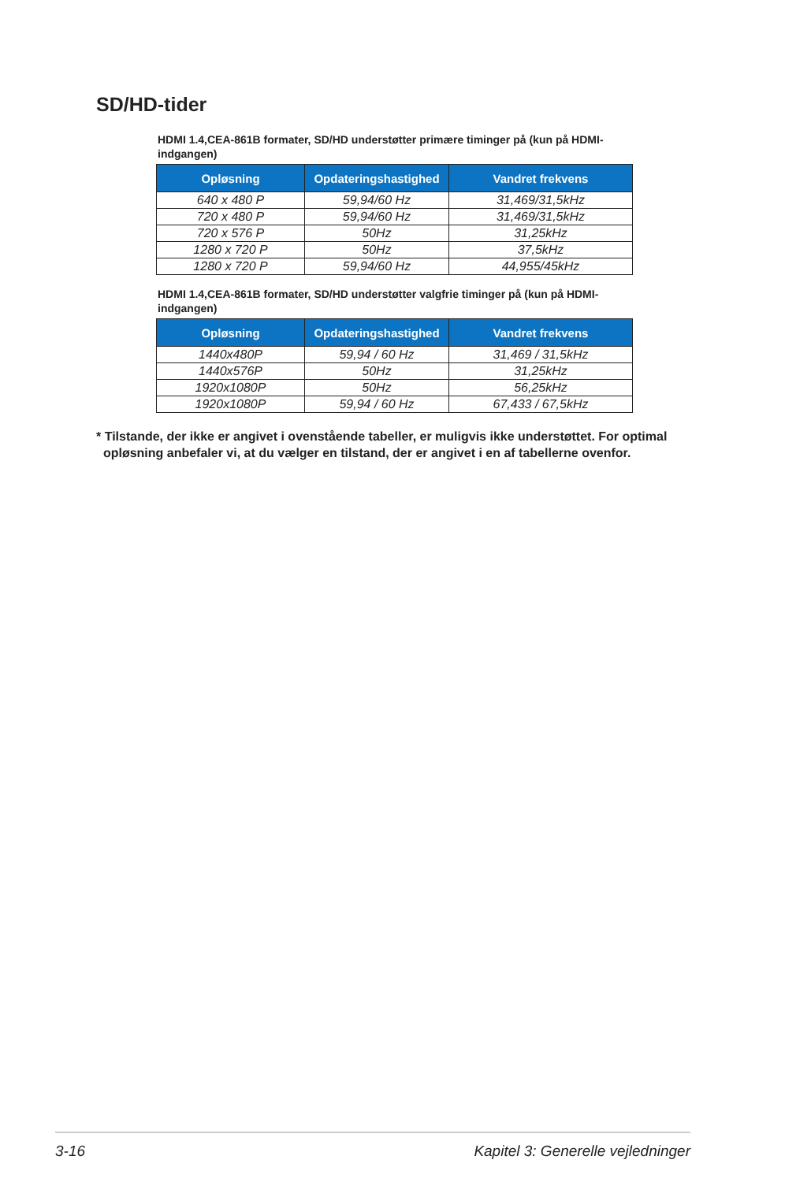SD/HD-tider
HDMI 1.4,CEA-861B formater, SD/HD understøtter primære timinger på (kun på HDMI-indgangen)
| Opløsning | Opdateringshastighed | Vandret frekvens |
| --- | --- | --- |
| 640 x 480 P | 59,94/60 Hz | 31,469/31,5kHz |
| 720 x 480 P | 59,94/60 Hz | 31,469/31,5kHz |
| 720 x 576 P | 50Hz | 31,25kHz |
| 1280 x 720 P | 50Hz | 37,5kHz |
| 1280 x 720 P | 59,94/60 Hz | 44,955/45kHz |
HDMI 1.4,CEA-861B formater, SD/HD understøtter valgfrie timinger på (kun på HDMI-indgangen)
| Opløsning | Opdateringshastighed | Vandret frekvens |
| --- | --- | --- |
| 1440x480P | 59,94 / 60 Hz | 31,469 / 31,5kHz |
| 1440x576P | 50Hz | 31,25kHz |
| 1920x1080P | 50Hz | 56,25kHz |
| 1920x1080P | 59,94 / 60 Hz | 67,433 / 67,5kHz |
* Tilstande, der ikke er angivet i ovenstående tabeller, er muligvis ikke understøttet. For optimal
opløsning anbefaler vi, at du vælger en tilstand, der er angivet i en af tabellerne ovenfor.
3-16 Kapitel 3: Generelle vejledninger